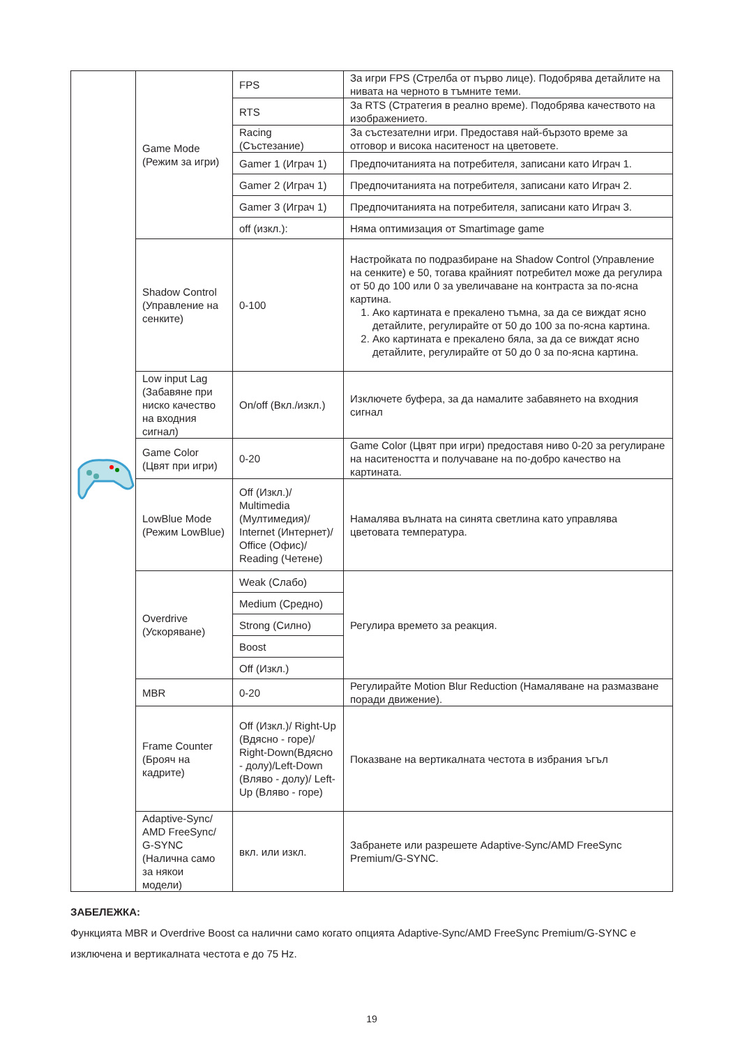| | Game Mode (Режим за игри) | FPS | За игри FPS (Стрелба от първо лице). Подобрява детайлите на нивата на черното в тъмните теми. |
| | | RTS | За RTS (Стратегия в реално време). Подобрява качеството на изображението. |
| | | Racing (Състезание) | За състезателни игри. Предоставя най-бързото време за отговор и висока наситеност на цветовете. |
| | | Gamer 1 (Играч 1) | Предпочитанията на потребителя, записани като Играч 1. |
| | | Gamer 2 (Играч 1) | Предпочитанията на потребителя, записани като Играч 2. |
| | | Gamer 3 (Играч 1) | Предпочитанията на потребителя, записани като Играч 3. |
| | | off (изкл.): | Няма оптимизация от Smartimage game |
| | Shadow Control (Управление на сенките) | 0-100 | Настройката по подразбиране на Shadow Control (Управление на сенките) е 50, тогава крайният потребител може да регулира от 50 до 100 или 0 за увеличаване на контраста за по-ясна картина. 1. Ако картината е прекалено тъмна, за да се виждат ясно детайлите, регулирайте от 50 до 100 за по-ясна картина. 2. Ако картината е прекалено бяла, за да се виждат ясно детайлите, регулирайте от 50 до 0 за по-ясна картина. |
| | Low input Lag (Забавяне при ниско качество на входния сигнал) | On/off (Вкл./изкл.) | Изключете буфера, за да намалите забавянето на входния сигнал |
| | Game Color (Цвят при игри) | 0-20 | Game Color (Цвят при игри) предоставя ниво 0-20 за регулиране на наситеността и получаване на по-добро качество на картината. |
| | LowBlue Mode (Режим LowBlue) | Off (Изкл.)/ Multimedia (Мултимедия)/ Internet (Интернет)/ Office (Офис)/ Reading (Четене) | Намалява вълната на синята светлина като управлява цветовата температура. |
| | Overdrive (Ускоряване) | Weak (Слабо) | Регулира времето за реакция. |
| | | Medium (Средно) | |
| | | Strong (Силно) | |
| | | Boost | |
| | | Off (Изкл.) | |
| | MBR | 0-20 | Регулирайте Motion Blur Reduction (Намаляване на размазване поради движение). |
| | Frame Counter (Брояч на кадрите) | Off (Изкл.)/ Right-Up (Вдясно - горе)/ Right-Down(Вдясно - долу)/Left-Down (Вляво - долу)/ Left-Up (Вляво - горе) | Показване на вертикалната честота в избрания ъгъл |
| | Adaptive-Sync/ AMD FreeSync/ G-SYNC (Налична само за някои модели) | вкл. или изкл. | Забранете или разрешете Adaptive-Sync/AMD FreeSync Premium/G-SYNC. |
ЗАБЕЛЕЖКА:
Функцията MBR и Overdrive Boost са налични само когато опцията Adaptive-Sync/AMD FreeSync Premium/G-SYNC е изключена и вертикалната честота е до 75 Hz.
19